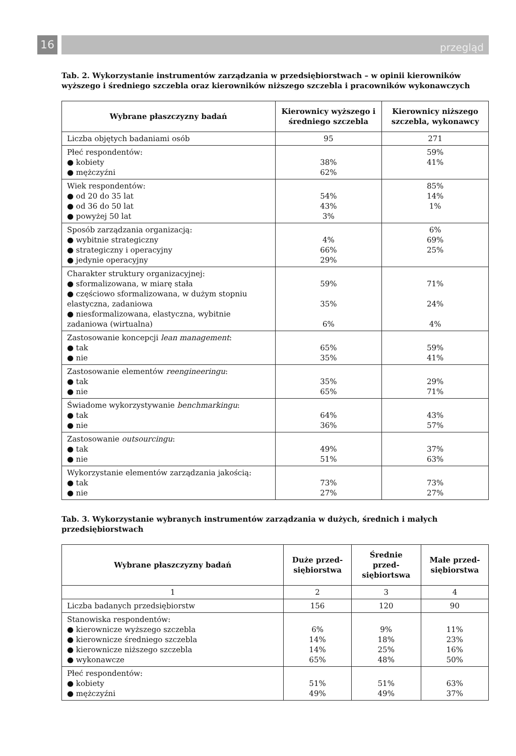16
przegląd
Tab. 2. Wykorzystanie instrumentów zarządzania w przedsiębiorstwach – w opinii kierowników wyższego i średniego szczebla oraz kierowników niższego szczebla i pracowników wykonawczych
| Wybrane płaszczyzny badań | Kierownicy wyższego i średniego szczebla | Kierownicy niższego szczebla, wykonawcy |
| --- | --- | --- |
| Liczba objętych badaniami osób | 95 | 271 |
| Płeć respondentów: ● kobiety ● mężczyźni | 38% 62% | 59% 41% |
| Wiek respondentów: ● od 20 do 35 lat ● od 36 do 50 lat ● powyżej 50 lat | 54% 43% 3% | 85% 14% 1% |
| Sposób zarządzania organizacją: ● wybitnie strategiczny ● strategiczny i operacyjny ● jedynie operacyjny | 4% 66% 29% | 6% 69% 25% |
| Charakter struktury organizacyjnej: ● sformalizowana, w miarę stała ● częściowo sformalizowana, w dużym stopniu elastyczna, zadaniowa ● niesformalizowana, elastyczna, wybitnie zadaniowa (wirtualna) | 59% 35% 6% | 71% 24% 4% |
| Zastosowanie koncepcji lean management : ● tak ● nie | 65% 35% | 59% 41% |
| Zastosowanie elementów reengineeringu : ● tak ● nie | 35% 65% | 29% 71% |
| Świadome wykorzystywanie benchmarkingu : ● tak ● nie | 64% 36% | 43% 57% |
| Zastosowanie outsourcingu : ● tak ● nie | 49% 51% | 37% 63% |
| Wykorzystanie elementów zarządzania jakością: ● tak ● nie | 73% 27% | 73% 27% |
Tab. 3. Wykorzystanie wybranych instrumentów zarządzania w dużych, średnich i małych przedsiębiorstwach
| Wybrane płaszczyzny badań | Duże przed-siębiorstwa | Średnie przed-siębiortswa | Małe przed-siębiorstwa |
| --- | --- | --- | --- |
| 1 | 2 | 3 | 4 |
| Liczba badanych przedsiębiorstw | 156 | 120 | 90 |
| Stanowiska respondentów: ● kierownicze wyższego szczebla ● kierownicze średniego szczebla ● kierownicze niższego szczebla ● wykonawcze | 6% 14% 14% 65% | 9% 18% 25% 48% | 11% 23% 16% 50% |
| Płeć respondentów: ● kobiety ● mężczyźni | 51% 49% | 51% 49% | 63% 37% |